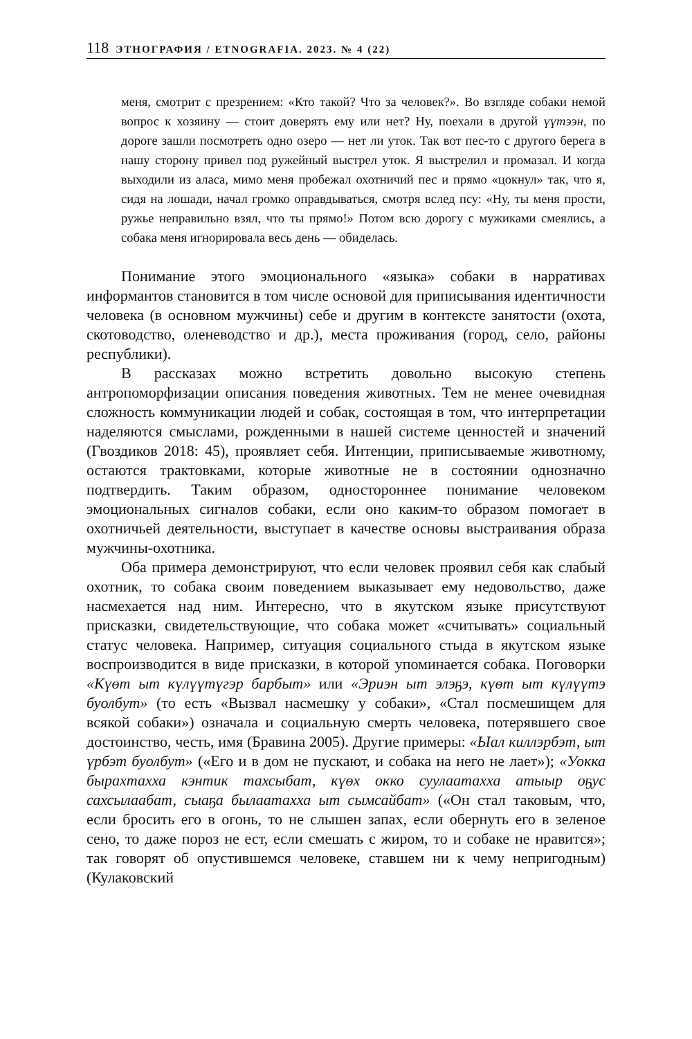118 ЭТНОГРАФИЯ / ETNOGRAFIA. 2023. № 4 (22)
меня, смотрит с презрением: «Кто такой? Что за человек?». Во взгляде собаки немой вопрос к хозяину — стоит доверять ему или нет? Ну, поехали в другой үүтээн, по дороге зашли посмотреть одно озеро — нет ли уток. Так вот пес-то с другого берега в нашу сторону привел под ружейный выстрел уток. Я выстрелил и промазал. И когда выходили из аласа, мимо меня пробежал охотничий пес и прямо «цокнул» так, что я, сидя на лошади, начал громко оправдываться, смотря вслед псу: «Ну, ты меня прости, ружье неправильно взял, что ты прямо!» Потом всю дорогу с мужиками смеялись, а собака меня игнорировала весь день — обиделась.
Понимание этого эмоционального «языка» собаки в нарративах информантов становится в том числе основой для приписывания идентичности человека (в основном мужчины) себе и другим в контексте занятости (охота, скотоводство, оленеводство и др.), места проживания (город, село, районы республики).
В рассказах можно встретить довольно высокую степень антропоморфизации описания поведения животных. Тем не менее очевидная сложность коммуникации людей и собак, состоящая в том, что интерпретации наделяются смыслами, рожденными в нашей системе ценностей и значений (Гвоздиков 2018: 45), проявляет себя. Интенции, приписываемые животному, остаются трактовками, которые животные не в состоянии однозначно подтвердить. Таким образом, одностороннее понимание человеком эмоциональных сигналов собаки, если оно каким-то образом помогает в охотничьей деятельности, выступает в качестве основы выстраивания образа мужчины-охотника.
Оба примера демонстрируют, что если человек проявил себя как слабый охотник, то собака своим поведением выказывает ему недовольство, даже насмехается над ним. Интересно, что в якутском языке присутствуют присказки, свидетельствующие, что собака может «считывать» социальный статус человека. Например, ситуация социального стыда в якутском языке воспроизводится в виде присказки, в которой упоминается собака. Поговорки «Күөт ыт күлүүтүгэр барбыт» или «Эриэн ыт элэҕэ, күөт ыт күлүүтэ буолбут» (то есть «Вызвал насмешку у собаки», «Стал посмешищем для всякой собаки») означала и социальную смерть человека, потерявшего свое достоинство, честь, имя (Бравина 2005). Другие примеры: «Ыал киллэрбэт, ыт үрбэт буолбут» («Его и в дом не пускают, и собака на него не лает»); «Уокка бырахтахха кэнтик тахсыбат, күөх окко суулаатахха атыыр оҕус сахсылаабат, сыаҕа былаатахха ыт сымсайбат» («Он стал таковым, что, если бросить его в огонь, то не слышен запах, если обернуть его в зеленое сено, то даже пороз не ест, если смешать с жиром, то и собаке не нравится»; так говорят об опустившемся человеке, ставшем ни к чему непригодным) (Кулаковский